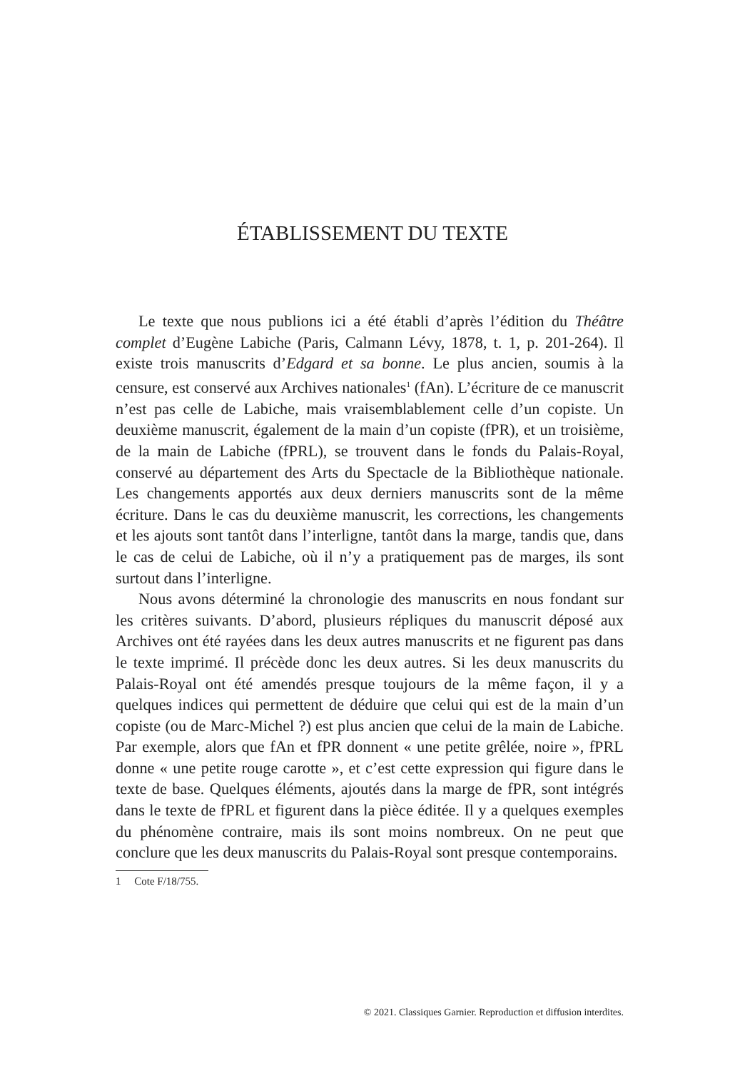ÉTABLISSEMENT DU TEXTE
Le texte que nous publions ici a été établi d’après l’édition du Théâtre complet d’Eugène Labiche (Paris, Calmann Lévy, 1878, t. 1, p. 201-264). Il existe trois manuscrits d’Edgard et sa bonne. Le plus ancien, soumis à la censure, est conservé aux Archives nationales<sup>1</sup> (fAn). L’écriture de ce manuscrit n’est pas celle de Labiche, mais vraisemblablement celle d’un copiste. Un deuxième manuscrit, également de la main d’un copiste (fPR), et un troisième, de la main de Labiche (fPRL), se trouvent dans le fonds du Palais-Royal, conservé au département des Arts du Spectacle de la Bibliothèque nationale. Les changements apportés aux deux derniers manuscrits sont de la même écriture. Dans le cas du deuxième manuscrit, les corrections, les changements et les ajouts sont tantôt dans l’interligne, tantôt dans la marge, tandis que, dans le cas de celui de Labiche, où il n’y a pratiquement pas de marges, ils sont surtout dans l’interligne.
Nous avons déterminé la chronologie des manuscrits en nous fondant sur les critères suivants. D’abord, plusieurs répliques du manuscrit déposé aux Archives ont été rayées dans les deux autres manuscrits et ne figurent pas dans le texte imprimé. Il précède donc les deux autres. Si les deux manuscrits du Palais-Royal ont été amendés presque toujours de la même façon, il y a quelques indices qui permettent de déduire que celui qui est de la main d’un copiste (ou de Marc-Michel ?) est plus ancien que celui de la main de Labiche. Par exemple, alors que fAn et fPR donnent « une petite grêlée, noire », fPRL donne « une petite rouge carotte », et c’est cette expression qui figure dans le texte de base. Quelques éléments, ajoutés dans la marge de fPR, sont intégrés dans le texte de fPRL et figurent dans la pièce éditée. Il y a quelques exemples du phénomène contraire, mais ils sont moins nombreux. On ne peut que conclure que les deux manuscrits du Palais-Royal sont presque contemporains.
1 Cote F/18/755.
© 2021. Classiques Garnier. Reproduction et diffusion interdites.